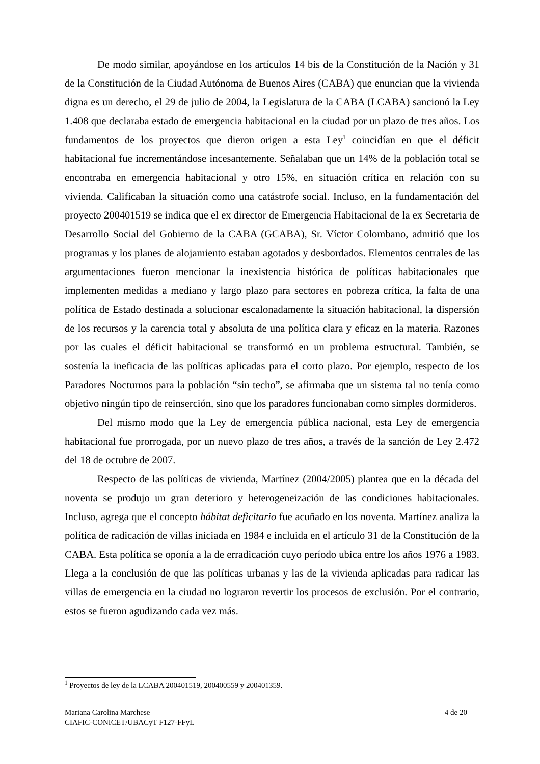De modo similar, apoyándose en los artículos 14 bis de la Constitución de la Nación y 31 de la Constitución de la Ciudad Autónoma de Buenos Aires (CABA) que enuncian que la vivienda digna es un derecho, el 29 de julio de 2004, la Legislatura de la CABA (LCABA) sancionó la Ley 1.408 que declaraba estado de emergencia habitacional en la ciudad por un plazo de tres años. Los fundamentos de los proyectos que dieron origen a esta Ley<sup>1</sup> coincidían en que el déficit habitacional fue incrementándose incesantemente. Señalaban que un 14% de la población total se encontraba en emergencia habitacional y otro 15%, en situación crítica en relación con su vivienda. Calificaban la situación como una catástrofe social. Incluso, en la fundamentación del proyecto 200401519 se indica que el ex director de Emergencia Habitacional de la ex Secretaria de Desarrollo Social del Gobierno de la CABA (GCABA), Sr. Víctor Colombano, admitió que los programas y los planes de alojamiento estaban agotados y desbordados. Elementos centrales de las argumentaciones fueron mencionar la inexistencia histórica de políticas habitacionales que implementen medidas a mediano y largo plazo para sectores en pobreza crítica, la falta de una política de Estado destinada a solucionar escalonadamente la situación habitacional, la dispersión de los recursos y la carencia total y absoluta de una política clara y eficaz en la materia. Razones por las cuales el déficit habitacional se transformó en un problema estructural. También, se sostenía la ineficacia de las políticas aplicadas para el corto plazo. Por ejemplo, respecto de los Paradores Nocturnos para la población “sin techo”, se afirmaba que un sistema tal no tenía como objetivo ningún tipo de reinserción, sino que los paradores funcionaban como simples dormideros.
Del mismo modo que la Ley de emergencia pública nacional, esta Ley de emergencia habitacional fue prorrogada, por un nuevo plazo de tres años, a través de la sanción de Ley 2.472 del 18 de octubre de 2007.
Respecto de las políticas de vivienda, Martínez (2004/2005) plantea que en la década del noventa se produjo un gran deterioro y heterogeneización de las condiciones habitacionales. Incluso, agrega que el concepto hábitat deficitario fue acuñado en los noventa. Martínez analiza la política de radicación de villas iniciada en 1984 e incluida en el artículo 31 de la Constitución de la CABA. Esta política se oponía a la de erradicación cuyo período ubica entre los años 1976 a 1983. Llega a la conclusión de que las políticas urbanas y las de la vivienda aplicadas para radicar las villas de emergencia en la ciudad no lograron revertir los procesos de exclusión. Por el contrario, estos se fueron agudizando cada vez más.
<sup>1</sup> Proyectos de ley de la LCABA 200401519, 200400559 y 200401359.
4 de 20 Mariana Carolina Marchese
CIAFIC-CONICET/UBACyT F127-FFyL